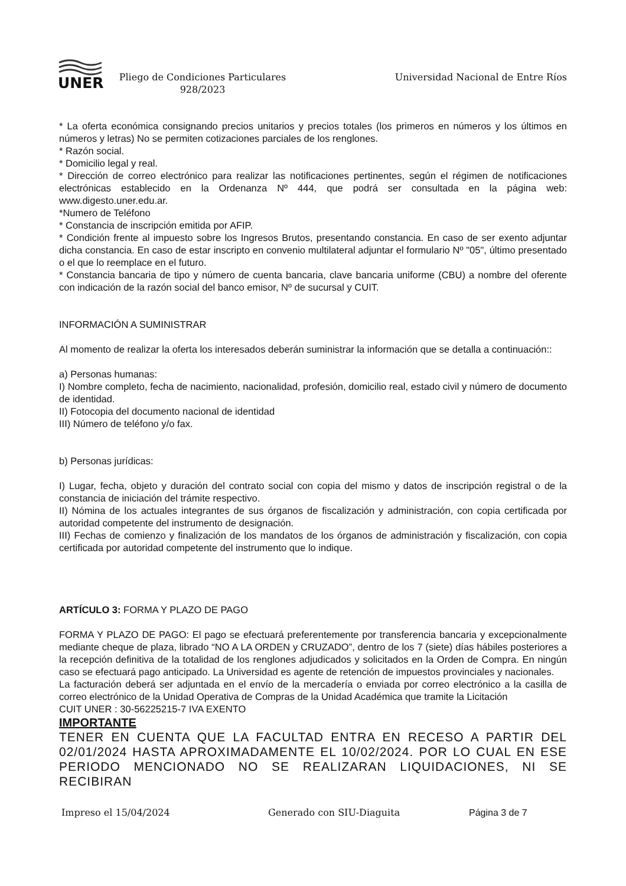UNER
Pliego de Condiciones Particulares
928/2023
Universidad Nacional de Entre Ríos
* La oferta económica consignando precios unitarios y precios totales (los primeros en números y los últimos en números y letras) No se permiten cotizaciones parciales de los renglones.
* Razón social.
* Domicilio legal y real.
* Dirección de correo electrónico para realizar las notificaciones pertinentes, según el régimen de notificaciones electrónicas establecido en la Ordenanza Nº 444, que podrá ser consultada en la página web: www.digesto.uner.edu.ar.
*Numero de Teléfono
* Constancia de inscripción emitida por AFIP.
* Condición frente al impuesto sobre los Ingresos Brutos, presentando constancia. En caso de ser exento adjuntar dicha constancia. En caso de estar inscripto en convenio multilateral adjuntar el formulario Nº "05", último presentado o el que lo reemplace en el futuro.
* Constancia bancaria de tipo y número de cuenta bancaria, clave bancaria uniforme (CBU) a nombre del oferente con indicación de la razón social del banco emisor, Nº de sucursal y CUIT.
INFORMACIÓN A SUMINISTRAR
Al momento de realizar la oferta los interesados deberán suministrar la información que se detalla a continuación::
a) Personas humanas:
I) Nombre completo, fecha de nacimiento, nacionalidad, profesión, domicilio real, estado civil y número de documento de identidad.
II) Fotocopia del documento nacional de identidad
III) Número de teléfono y/o fax.
b) Personas jurídicas:
I) Lugar, fecha, objeto y duración del contrato social con copia del mismo y datos de inscripción registral o de la constancia de iniciación del trámite respectivo.
II) Nómina de los actuales integrantes de sus órganos de fiscalización y administración, con copia certificada por autoridad competente del instrumento de designación.
III) Fechas de comienzo y finalización de los mandatos de los órganos de administración y fiscalización, con copia certificada por autoridad competente del instrumento que lo indique.
ARTÍCULO 3: FORMA Y PLAZO DE PAGO
FORMA Y PLAZO DE PAGO: El pago se efectuará preferentemente por transferencia bancaria y excepcionalmente mediante cheque de plaza, librado “NO A LA ORDEN y CRUZADO”, dentro de los 7 (siete) días hábiles posteriores a la recepción definitiva de la totalidad de los renglones adjudicados y solicitados en la Orden de Compra. En ningún caso se efectuará pago anticipado. La Universidad es agente de retención de impuestos provinciales y nacionales.
La facturación deberá ser adjuntada en el envío de la mercadería o enviada por correo electrónico a la casilla de correo electrónico de la Unidad Operativa de Compras de la Unidad Académica que tramite la Licitación
CUIT UNER : 30-56225215-7 IVA EXENTO
IMPORTANTE
TENER EN CUENTA QUE LA FACULTAD ENTRA EN RECESO A PARTIR DEL 02/01/2024 HASTA APROXIMADAMENTE EL 10/02/2024. POR LO CUAL EN ESE PERIODO MENCIONADO NO SE REALIZARAN LIQUIDACIONES, NI SE RECIBIRAN
Impreso el 15/04/2024 Generado con SIU-Diaguita Página 3 de 7